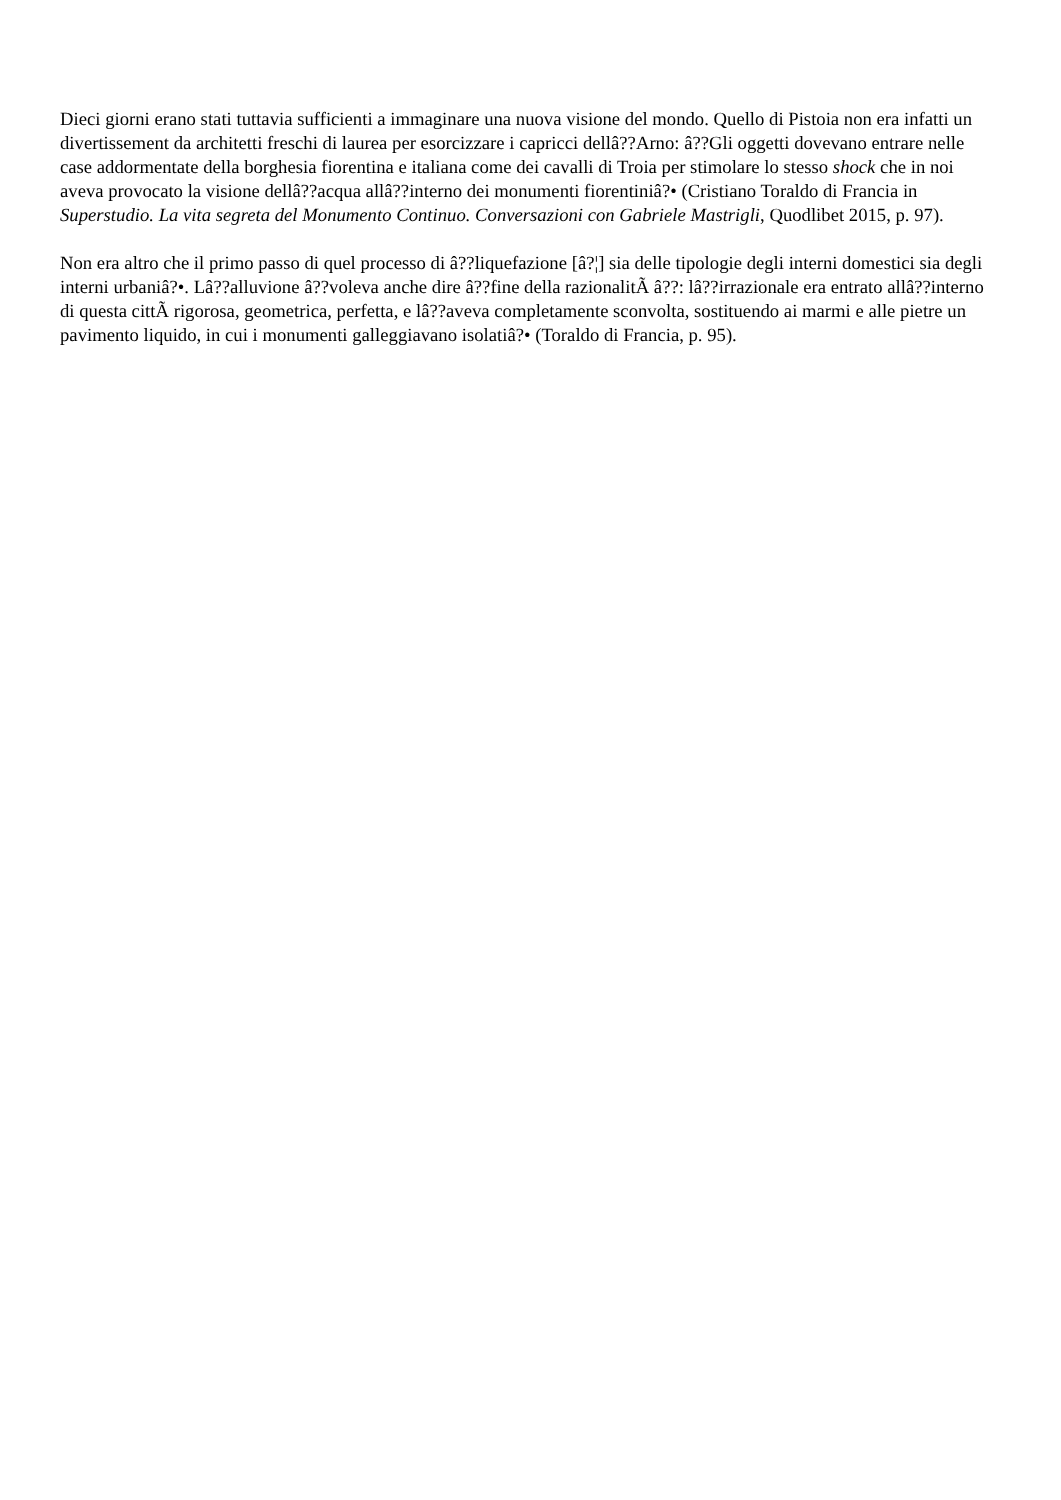Dieci giorni erano stati tuttavia sufficienti a immaginare una nuova visione del mondo. Quello di Pistoia non era infatti un divertissement da architetti freschi di laurea per esorcizzare i capricci dellâ??Arno: â??Gli oggetti dovevano entrare nelle case addormentate della borghesia fiorentina e italiana come dei cavalli di Troia per stimolare lo stesso shock che in noi aveva provocato la visione dellâ??acqua allâ??interno dei monumenti fiorentiniâ?• (Cristiano Toraldo di Francia in Superstudio. La vita segreta del Monumento Continuo. Conversazioni con Gabriele Mastrigli, Quodlibet 2015, p. 97).
Non era altro che il primo passo di quel processo di â??liquefazione [â?¦] sia delle tipologie degli interni domestici sia degli interni urbaniâ?•. Lâ??alluvione â??voleva anche dire â??fine della razionalitÃ â??: lâ??irrazionale era entrato allâ??interno di questa cittÃ rigorosa, geometrica, perfetta, e lâ??aveva completamente sconvolta, sostituendo ai marmi e alle pietre un pavimento liquido, in cui i monumenti galleggiavano isolatiâ?• (Toraldo di Francia, p. 95).